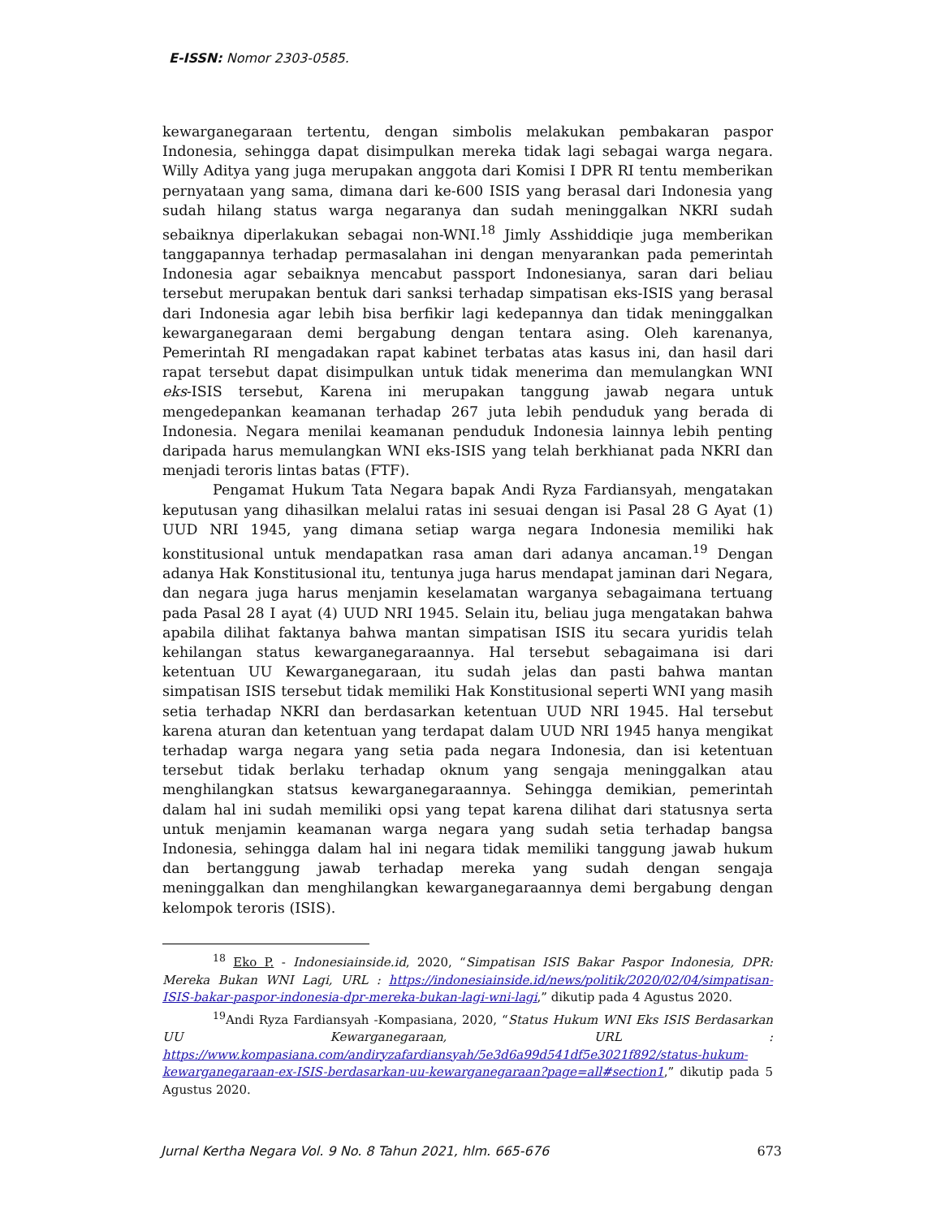E-ISSN: Nomor 2303-0585.
kewarganegaraan tertentu, dengan simbolis melakukan pembakaran paspor Indonesia, sehingga dapat disimpulkan mereka tidak lagi sebagai warga negara. Willy Aditya yang juga merupakan anggota dari Komisi I DPR RI tentu memberikan pernyataan yang sama, dimana dari ke-600 ISIS yang berasal dari Indonesia yang sudah hilang status warga negaranya dan sudah meninggalkan NKRI sudah sebaiknya diperlakukan sebagai non-WNI.<sup>18</sup> Jimly Asshiddiqie juga memberikan tanggapannya terhadap permasalahan ini dengan menyarankan pada pemerintah Indonesia agar sebaiknya mencabut passport Indonesianya, saran dari beliau tersebut merupakan bentuk dari sanksi terhadap simpatisan eks-ISIS yang berasal dari Indonesia agar lebih bisa berfikir lagi kedepannya dan tidak meninggalkan kewarganegaraan demi bergabung dengan tentara asing. Oleh karenanya, Pemerintah RI mengadakan rapat kabinet terbatas atas kasus ini, dan hasil dari rapat tersebut dapat disimpulkan untuk tidak menerima dan memulangkan WNI eks-ISIS tersebut, Karena ini merupakan tanggung jawab negara untuk mengedepankan keamanan terhadap 267 juta lebih penduduk yang berada di Indonesia. Negara menilai keamanan penduduk Indonesia lainnya lebih penting daripada harus memulangkan WNI eks-ISIS yang telah berkhianat pada NKRI dan menjadi teroris lintas batas (FTF).
Pengamat Hukum Tata Negara bapak Andi Ryza Fardiansyah, mengatakan keputusan yang dihasilkan melalui ratas ini sesuai dengan isi Pasal 28 G Ayat (1) UUD NRI 1945, yang dimana setiap warga negara Indonesia memiliki hak konstitusional untuk mendapatkan rasa aman dari adanya ancaman.<sup>19</sup> Dengan adanya Hak Konstitusional itu, tentunya juga harus mendapat jaminan dari Negara, dan negara juga harus menjamin keselamatan warganya sebagaimana tertuang pada Pasal 28 I ayat (4) UUD NRI 1945. Selain itu, beliau juga mengatakan bahwa apabila dilihat faktanya bahwa mantan simpatisan ISIS itu secara yuridis telah kehilangan status kewarganegaraannya. Hal tersebut sebagaimana isi dari ketentuan UU Kewarganegaraan, itu sudah jelas dan pasti bahwa mantan simpatisan ISIS tersebut tidak memiliki Hak Konstitusional seperti WNI yang masih setia terhadap NKRI dan berdasarkan ketentuan UUD NRI 1945. Hal tersebut karena aturan dan ketentuan yang terdapat dalam UUD NRI 1945 hanya mengikat terhadap warga negara yang setia pada negara Indonesia, dan isi ketentuan tersebut tidak berlaku terhadap oknum yang sengaja meninggalkan atau menghilangkan statsus kewarganegaraannya. Sehingga demikian, pemerintah dalam hal ini sudah memiliki opsi yang tepat karena dilihat dari statusnya serta untuk menjamin keamanan warga negara yang sudah setia terhadap bangsa Indonesia, sehingga dalam hal ini negara tidak memiliki tanggung jawab hukum dan bertanggung jawab terhadap mereka yang sudah dengan sengaja meninggalkan dan menghilangkan kewarganegaraannya demi bergabung dengan kelompok teroris (ISIS).
<sup>18</sup> Eko P. - Indonesiainside.id, 2020, “Simpatisan ISIS Bakar Paspor Indonesia, DPR: Mereka Bukan WNI Lagi, URL : https://indonesiainside.id/news/politik/2020/02/04/simpatisan-ISIS-bakar-paspor-indonesia-dpr-mereka-bukan-lagi-wni-lagi,” dikutip pada 4 Agustus 2020.
<sup>19</sup> Andi Ryza Fardiansyah -Kompasiana, 2020, “Status Hukum WNI Eks ISIS Berdasarkan UU Kewarganegaraan, URL : https://www.kompasiana.com/andiryzafardiansyah/5e3d6a99d541df5e3021f892/status-hukum-kewarganegaraan-ex-ISIS-berdasarkan-uu-kewarganegaraan?page=all#section1,” dikutip pada 5 Agustus 2020.
Jurnal Kertha Negara Vol. 9 No. 8 Tahun 2021, hlm. 665-676 673